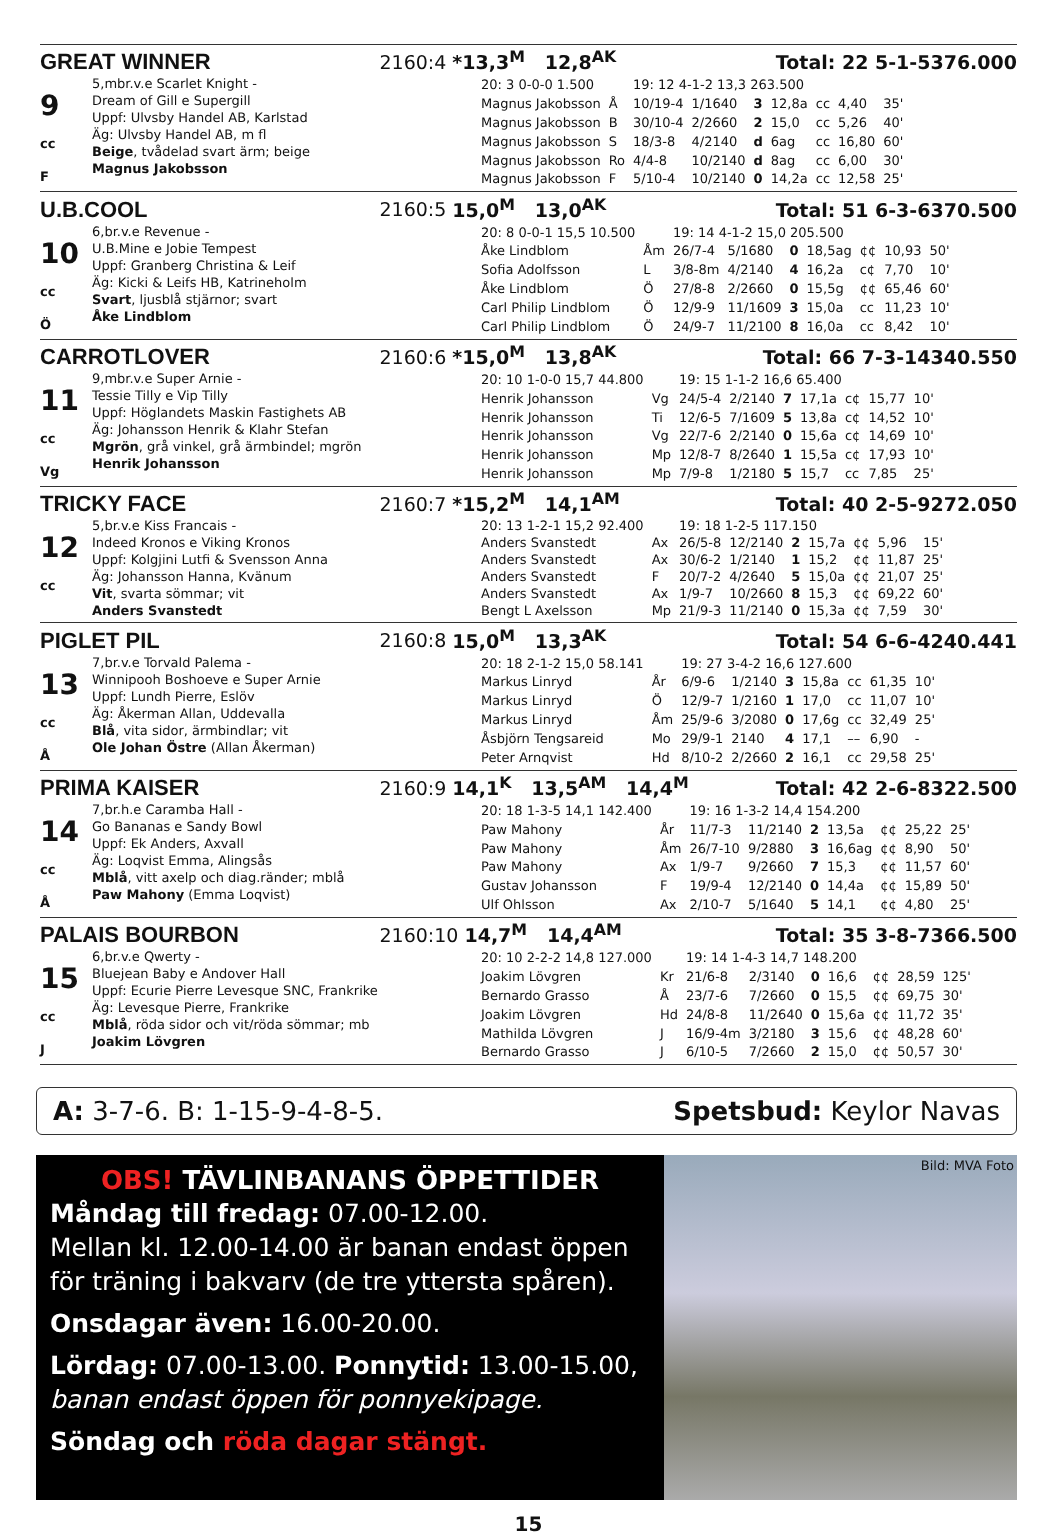GREAT WINNER 2160:4 *13,3<sup>M</sup> 12,8<sup>AK</sup> Total: 22 5-1-5 376.000
9
cc
F
5,mbr.v.e Scarlet Knight -
Dream of Gill e Supergill
Uppf: Ulvsby Handel AB, Karlstad
Äg: Ulvsby Handel AB, m fl
Beige, tvådelad svart ärm; beige
Magnus Jakobsson
| 20: 3 0-0-0 1.500 | | 19: 12 4-1-2 13,3 263.500 | | | | | | |
| Magnus Jakobsson | Å | 10/19-4 | 1/1640 | 3 | 12,8a | cc | 4,40 | 35' |
| Magnus Jakobsson | B | 30/10-4 | 2/2660 | 2 | 15,0 | cc | 5,26 | 40' |
| Magnus Jakobsson | S | 18/3-8 | 4/2140 | d | 6ag | cc | 16,80 | 60' |
| Magnus Jakobsson | Ro | 4/4-8 | 10/2140 | d | 8ag | cc | 6,00 | 30' |
| Magnus Jakobsson | F | 5/10-4 | 10/2140 | 0 | 14,2a | cc | 12,58 | 25' |
U.B.COOL 2160:5 15,0<sup>M</sup> 13,0<sup>AK</sup> Total: 51 6-3-6 370.500
10
cc
Ö
6,br.v.e Revenue -
U.B.Mine e Jobie Tempest
Uppf: Granberg Christina & Leif
Äg: Kicki & Leifs HB, Katrineholm
Svart, ljusblå stjärnor; svart
Åke Lindblom
| 20: 8 0-0-1 15,5 10.500 | | 19: 14 4-1-2 15,0 205.500 | | | | | | |
| Åke Lindblom | Åm | 26/7-4 | 5/1680 | 0 | 18,5ag | ¢¢ | 10,93 | 50' |
| Sofia Adolfsson | L | 3/8-8m | 4/2140 | 4 | 16,2a | c¢ | 7,70 | 10' |
| Åke Lindblom | Ö | 27/8-8 | 2/2660 | 0 | 15,5g | ¢¢ | 65,46 | 60' |
| Carl Philip Lindblom | Ö | 12/9-9 | 11/1609 | 3 | 15,0a | cc | 11,23 | 10' |
| Carl Philip Lindblom | Ö | 24/9-7 | 11/2100 | 8 | 16,0a | cc | 8,42 | 10' |
CARROTLOVER 2160:6 *15,0<sup>M</sup> 13,8<sup>AK</sup> Total: 66 7-3-14 340.550
11
cc
Vg
9,mbr.v.e Super Arnie -
Tessie Tilly e Vip Tilly
Uppf: Höglandets Maskin Fastighets AB
Äg: Johansson Henrik & Klahr Stefan
Mgrön, grå vinkel, grå ärmbindel; mgrön
Henrik Johansson
| 20: 10 1-0-0 15,7 44.800 | | 19: 15 1-1-2 16,6 65.400 | | | | | | |
| Henrik Johansson | Vg | 24/5-4 | 2/2140 | 7 | 17,1a | c¢ | 15,77 | 10' |
| Henrik Johansson | Ti | 12/6-5 | 7/1609 | 5 | 13,8a | c¢ | 14,52 | 10' |
| Henrik Johansson | Vg | 22/7-6 | 2/2140 | 0 | 15,6a | c¢ | 14,69 | 10' |
| Henrik Johansson | Mp | 12/8-7 | 8/2640 | 1 | 15,5a | c¢ | 17,93 | 10' |
| Henrik Johansson | Mp | 7/9-8 | 1/2180 | 5 | 15,7 | cc | 7,85 | 25' |
TRICKY FACE 2160:7 *15,2<sup>M</sup> 14,1<sup>AM</sup> Total: 40 2-5-9 272.050
12
cc
5,br.v.e Kiss Francais -
Indeed Kronos e Viking Kronos
Uppf: Kolgjini Lutfi & Svensson Anna
Äg: Johansson Hanna, Kvänum
Vit, svarta sömmar; vit
Anders Svanstedt
| 20: 13 1-2-1 15,2 92.400 | | 19: 18 1-2-5 117.150 | | | | | | |
| Anders Svanstedt | Ax | 26/5-8 | 12/2140 | 2 | 15,7a | ¢¢ | 5,96 | 15' |
| Anders Svanstedt | Ax | 30/6-2 | 1/2140 | 1 | 15,2 | ¢¢ | 11,87 | 25' |
| Anders Svanstedt | F | 20/7-2 | 4/2640 | 5 | 15,0a | ¢¢ | 21,07 | 25' |
| Anders Svanstedt | Ax | 1/9-7 | 10/2660 | 8 | 15,3 | ¢¢ | 69,22 | 60' |
| Bengt L Axelsson | Mp | 21/9-3 | 11/2140 | 0 | 15,3a | ¢¢ | 7,59 | 30' |
PIGLET PIL 2160:8 15,0<sup>M</sup> 13,3<sup>AK</sup> Total: 54 6-6-4 240.441
13
cc
Å
7,br.v.e Torvald Palema -
Winnipooh Boshoeve e Super Arnie
Uppf: Lundh Pierre, Eslöv
Äg: Åkerman Allan, Uddevalla
Blå, vita sidor, ärmbindlar; vit
Ole Johan Östre (Allan Åkerman)
| 20: 18 2-1-2 15,0 58.141 | | 19: 27 3-4-2 16,6 127.600 | | | | | | |
| Markus Linryd | År | 6/9-6 | 1/2140 | 3 | 15,8a | cc | 61,35 | 10' |
| Markus Linryd | Ö | 12/9-7 | 1/2160 | 1 | 17,0 | cc | 11,07 | 10' |
| Markus Linryd | Åm | 25/9-6 | 3/2080 | 0 | 17,6g | cc | 32,49 | 25' |
| Åsbjörn Tengsareid | Mo | 29/9-1 | 2140 | 4 | 17,1 | –– | 6,90 | - |
| Peter Arnqvist | Hd | 8/10-2 | 2/2660 | 2 | 16,1 | cc | 29,58 | 25' |
PRIMA KAISER 2160:9 14,1<sup>K</sup> 13,5<sup>AM</sup> 14,4<sup>M</sup> Total: 42 2-6-8 322.500
14
cc
Å
7,br.h.e Caramba Hall -
Go Bananas e Sandy Bowl
Uppf: Ek Anders, Axvall
Äg: Loqvist Emma, Alingsås
Mblå, vitt axelp och diag.ränder; mblå
Paw Mahony (Emma Loqvist)
| 20: 18 1-3-5 14,1 142.400 | | 19: 16 1-3-2 14,4 154.200 | | | | | | |
| Paw Mahony | År | 11/7-3 | 11/2140 | 2 | 13,5a | ¢¢ | 25,22 | 25' |
| Paw Mahony | Åm | 26/7-10 | 9/2880 | 3 | 16,6ag | ¢¢ | 8,90 | 50' |
| Paw Mahony | Ax | 1/9-7 | 9/2660 | 7 | 15,3 | ¢¢ | 11,57 | 60' |
| Gustav Johansson | F | 19/9-4 | 12/2140 | 0 | 14,4a | ¢¢ | 15,89 | 50' |
| Ulf Ohlsson | Ax | 2/10-7 | 5/1640 | 5 | 14,1 | ¢¢ | 4,80 | 25' |
PALAIS BOURBON 2160:10 14,7<sup>M</sup> 14,4<sup>AM</sup> Total: 35 3-8-7 366.500
15
cc
J
6,br.v.e Qwerty -
Bluejean Baby e Andover Hall
Uppf: Ecurie Pierre Levesque SNC, Frankrike
Äg: Levesque Pierre, Frankrike
Mblå, röda sidor och vit/röda sömmar; mb
Joakim Lövgren
| 20: 10 2-2-2 14,8 127.000 | | 19: 14 1-4-3 14,7 148.200 | | | | | | |
| Joakim Lövgren | Kr | 21/6-8 | 2/3140 | 0 | 16,6 | ¢¢ | 28,59 | 125' |
| Bernardo Grasso | Å | 23/7-6 | 7/2660 | 0 | 15,5 | ¢¢ | 69,75 | 30' |
| Joakim Lövgren | Hd | 24/8-8 | 11/2640 | 0 | 15,6a | ¢¢ | 11,72 | 35' |
| Mathilda Lövgren | J | 16/9-4m | 3/2180 | 3 | 15,6 | ¢¢ | 48,28 | 60' |
| Bernardo Grasso | J | 6/10-5 | 7/2660 | 2 | 15,0 | ¢¢ | 50,57 | 30' |
A: 3-7-6. B: 1-15-9-4-8-5. Spetsbud: Keylor Navas
OBS! TÄVLINBANANS ÖPPETTIDER
Måndag till fredag: 07.00-12.00.
Mellan kl. 12.00-14.00 är banan endast öppen för träning i bakvarv (de tre yttersta spåren).
Onsdagar även: 16.00-20.00.
Lördag: 07.00-13.00. Ponnytid: 13.00-15.00, banan endast öppen för ponnyekipage.
Söndag och röda dagar stängt.
Bild: MVA Foto
15